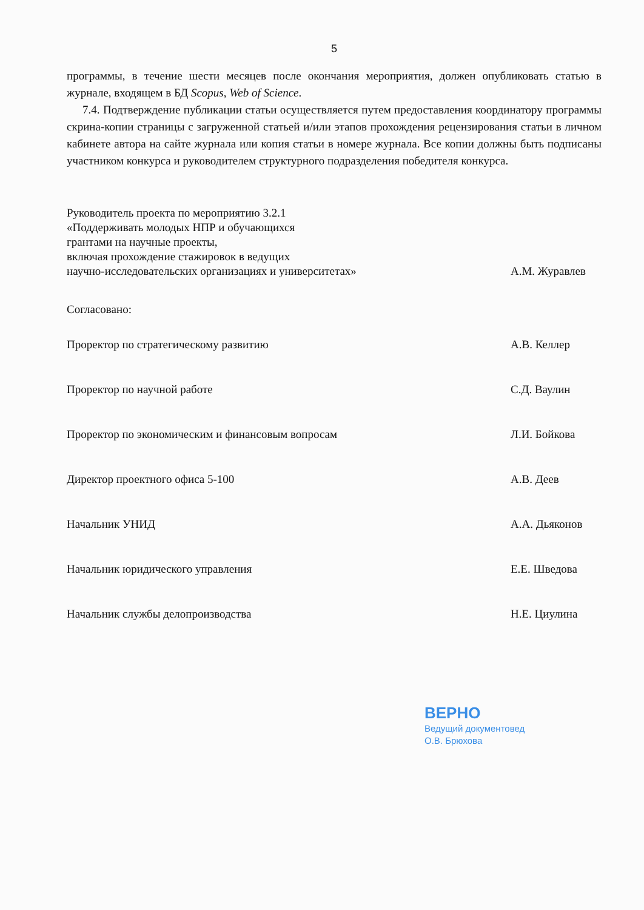5
программы, в течение шести месяцев после окончания мероприятия, должен опубликовать статью в журнале, входящем в БД Scopus, Web of Science.
7.4. Подтверждение публикации статьи осуществляется путем предоставления координатору программы скрина-копии страницы с загруженной статьей и/или этапов прохождения рецензирования статьи в личном кабинете автора на сайте журнала или копия статьи в номере журнала. Все копии должны быть подписаны участником конкурса и руководителем структурного подразделения победителя конкурса.
Руководитель проекта по мероприятию 3.2.1
«Поддерживать молодых НПР и обучающихся
грантами на научные проекты,
включая прохождение стажировок в ведущих
научно-исследовательских организациях и университетах»
А.М. Журавлев
Согласовано:
Проректор по стратегическому развитию А.В. Келлер
Проректор по научной работе С.Д. Ваулин
Проректор по экономическим и финансовым вопросам Л.И. Бойкова
Директор проектного офиса 5-100 А.В. Деев
Начальник УНИД А.А. Дьяконов
Начальник юридического управления Е.Е. Шведова
Начальник службы делопроизводства Н.Е. Циулина
ВЕРНО
Ведущий документовед
О.В. Брюхова